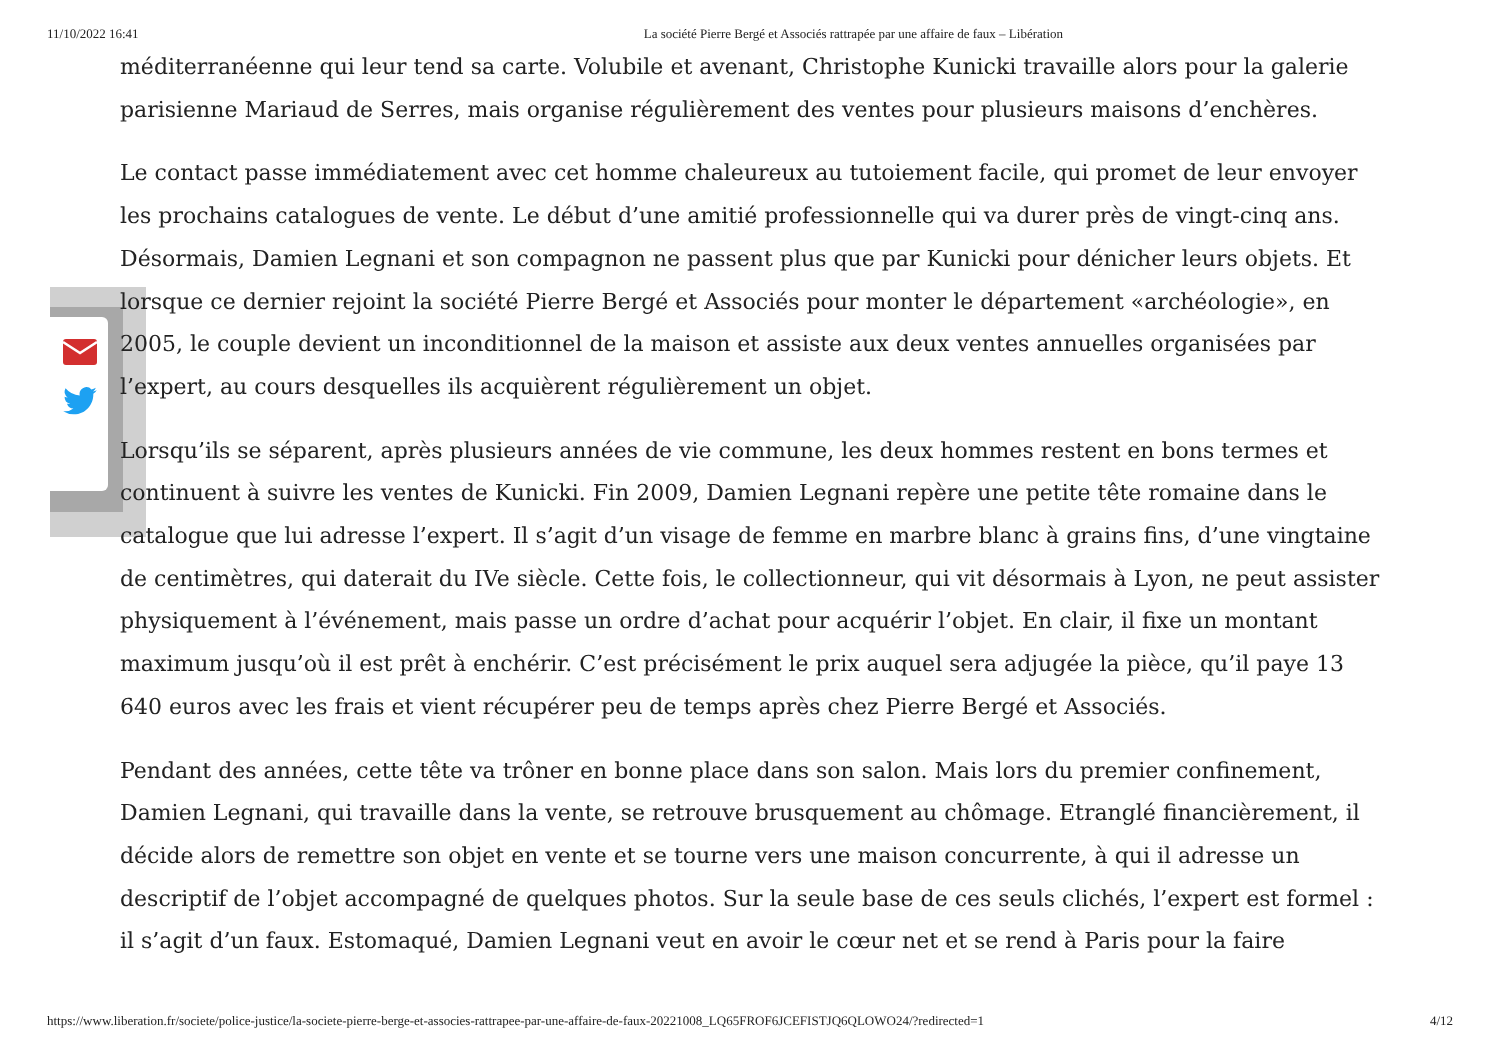11/10/2022 16:41 La société Pierre Bergé et Associés rattrapée par une affaire de faux – Libération
méditerranéenne qui leur tend sa carte. Volubile et avenant, Christophe Kunicki travaille alors pour la galerie parisienne Mariaud de Serres, mais organise régulièrement des ventes pour plusieurs maisons d’enchères.
Le contact passe immédiatement avec cet homme chaleureux au tutoiement facile, qui promet de leur envoyer les prochains catalogues de vente. Le début d’une amitié professionnelle qui va durer près de vingt-cinq ans. Désormais, Damien Legnani et son compagnon ne passent plus que par Kunicki pour dénicher leurs objets. Et lorsque ce dernier rejoint la société Pierre Bergé et Associés pour monter le département «archéologie», en 2005, le couple devient un inconditionnel de la maison et assiste aux deux ventes annuelles organisées par l’expert, au cours desquelles ils acquièrent régulièrement un objet.
Lorsqu’ils se séparent, après plusieurs années de vie commune, les deux hommes restent en bons termes et continuent à suivre les ventes de Kunicki. Fin 2009, Damien Legnani repère une petite tête romaine dans le catalogue que lui adresse l’expert. Il s’agit d’un visage de femme en marbre blanc à grains fins, d’une vingtaine de centimètres, qui daterait du IVe siècle. Cette fois, le collectionneur, qui vit désormais à Lyon, ne peut assister physiquement à l’événement, mais passe un ordre d’achat pour acquérir l’objet. En clair, il fixe un montant maximum jusqu’où il est prêt à enchérir. C’est précisément le prix auquel sera adjugée la pièce, qu’il paye 13 640 euros avec les frais et vient récupérer peu de temps après chez Pierre Bergé et Associés.
Pendant des années, cette tête va trôner en bonne place dans son salon. Mais lors du premier confinement, Damien Legnani, qui travaille dans la vente, se retrouve brusquement au chômage. Etranglé financièrement, il décide alors de remettre son objet en vente et se tourne vers une maison concurrente, à qui il adresse un descriptif de l’objet accompagné de quelques photos. Sur la seule base de ces seuls clichés, l’expert est formel : il s’agit d’un faux. Estomaqué, Damien Legnani veut en avoir le cœur net et se rend à Paris pour la faire
https://www.liberation.fr/societe/police-justice/la-societe-pierre-berge-et-associes-rattrapee-par-une-affaire-de-faux-20221008_LQ65FROF6JCEFISTJQ6QLOWO24/?redirected=1 4/12